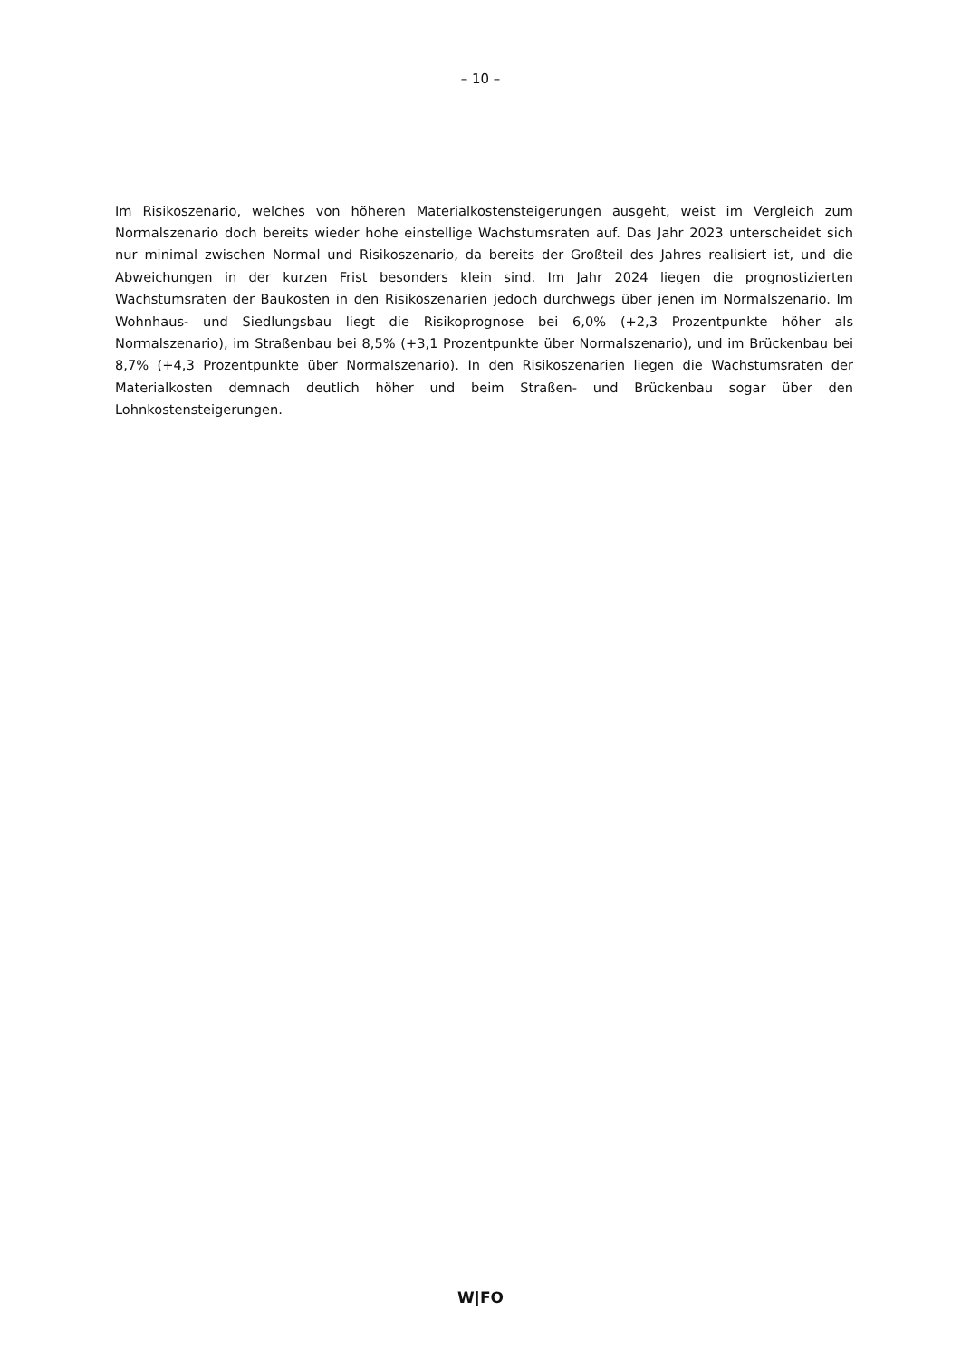– 10 –
Im Risikoszenario, welches von höheren Materialkostensteigerungen ausgeht, weist im Vergleich zum Normalszenario doch bereits wieder hohe einstellige Wachstumsraten auf. Das Jahr 2023 unterscheidet sich nur minimal zwischen Normal und Risikoszenario, da bereits der Großteil des Jahres realisiert ist, und die Abweichungen in der kurzen Frist besonders klein sind. Im Jahr 2024 liegen die prognostizierten Wachstumsraten der Baukosten in den Risikoszenarien jedoch durchwegs über jenen im Normalszenario. Im Wohnhaus- und Siedlungsbau liegt die Risikoprognose bei 6,0% (+2,3 Prozentpunkte höher als Normalszenario), im Straßenbau bei 8,5% (+3,1 Prozentpunkte über Normalszenario), und im Brückenbau bei 8,7% (+4,3 Prozentpunkte über Normalszenario). In den Risikoszenarien liegen die Wachstumsraten der Materialkosten demnach deutlich höher und beim Straßen- und Brückenbau sogar über den Lohnkostensteigerungen.
W|FO